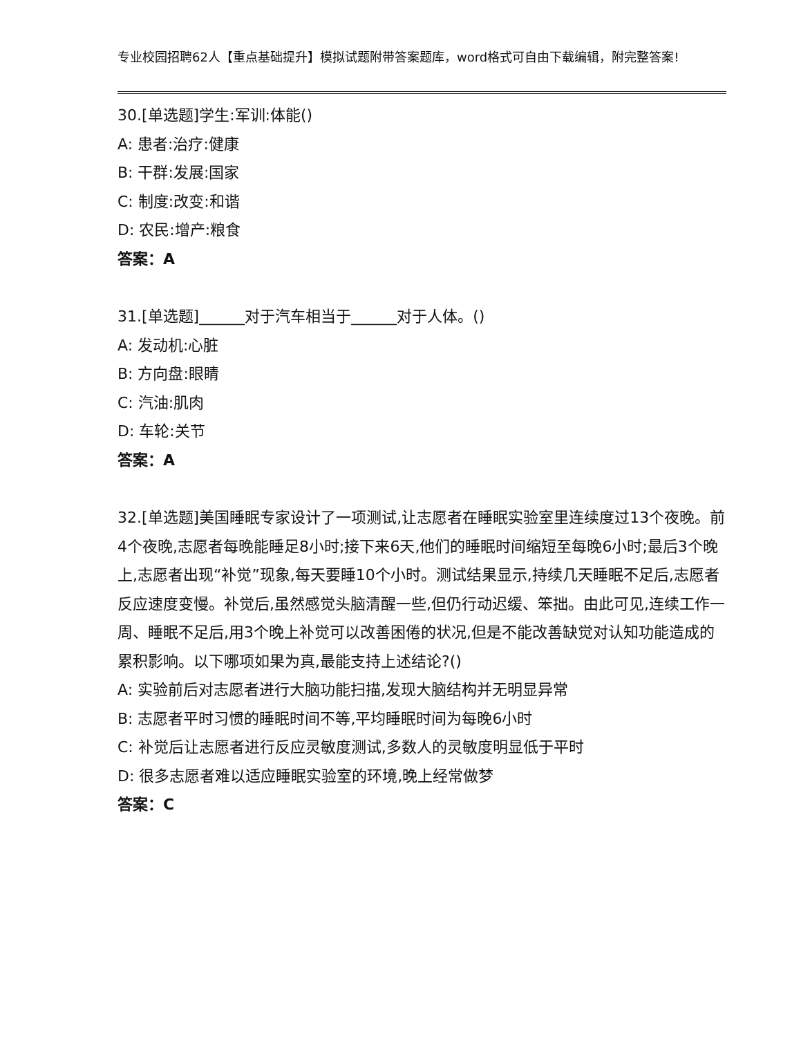专业校园招聘62人【重点基础提升】模拟试题附带答案题库，word格式可自由下载编辑，附完整答案!
30.[单选题]学生:军训:体能()
A: 患者:治疗:健康
B: 干群:发展:国家
C: 制度:改变:和谐
D: 农民:增产:粮食
答案：A
31.[单选题]______对于汽车相当于______对于人体。()
A: 发动机:心脏
B: 方向盘:眼睛
C: 汽油:肌肉
D: 车轮:关节
答案：A
32.[单选题]美国睡眠专家设计了一项测试,让志愿者在睡眠实验室里连续度过13个夜晚。前4个夜晚,志愿者每晚能睡足8小时;接下来6天,他们的睡眠时间缩短至每晚6小时;最后3个晚上,志愿者出现“补觉”现象,每天要睡10个小时。测试结果显示,持续几天睡眠不足后,志愿者反应速度变慢。补觉后,虽然感觉头脑清醒一些,但仍行动迟缓、笨拙。由此可见,连续工作一周、睡眠不足后,用3个晚上补觉可以改善困倦的状况,但是不能改善缺觉对认知功能造成的累积影响。以下哪项如果为真,最能支持上述结论?()
A: 实验前后对志愿者进行大脑功能扫描,发现大脑结构并无明显异常
B: 志愿者平时习惯的睡眠时间不等,平均睡眠时间为每晚6小时
C: 补觉后让志愿者进行反应灵敏度测试,多数人的灵敏度明显低于平时
D: 很多志愿者难以适应睡眠实验室的环境,晚上经常做梦
答案：C